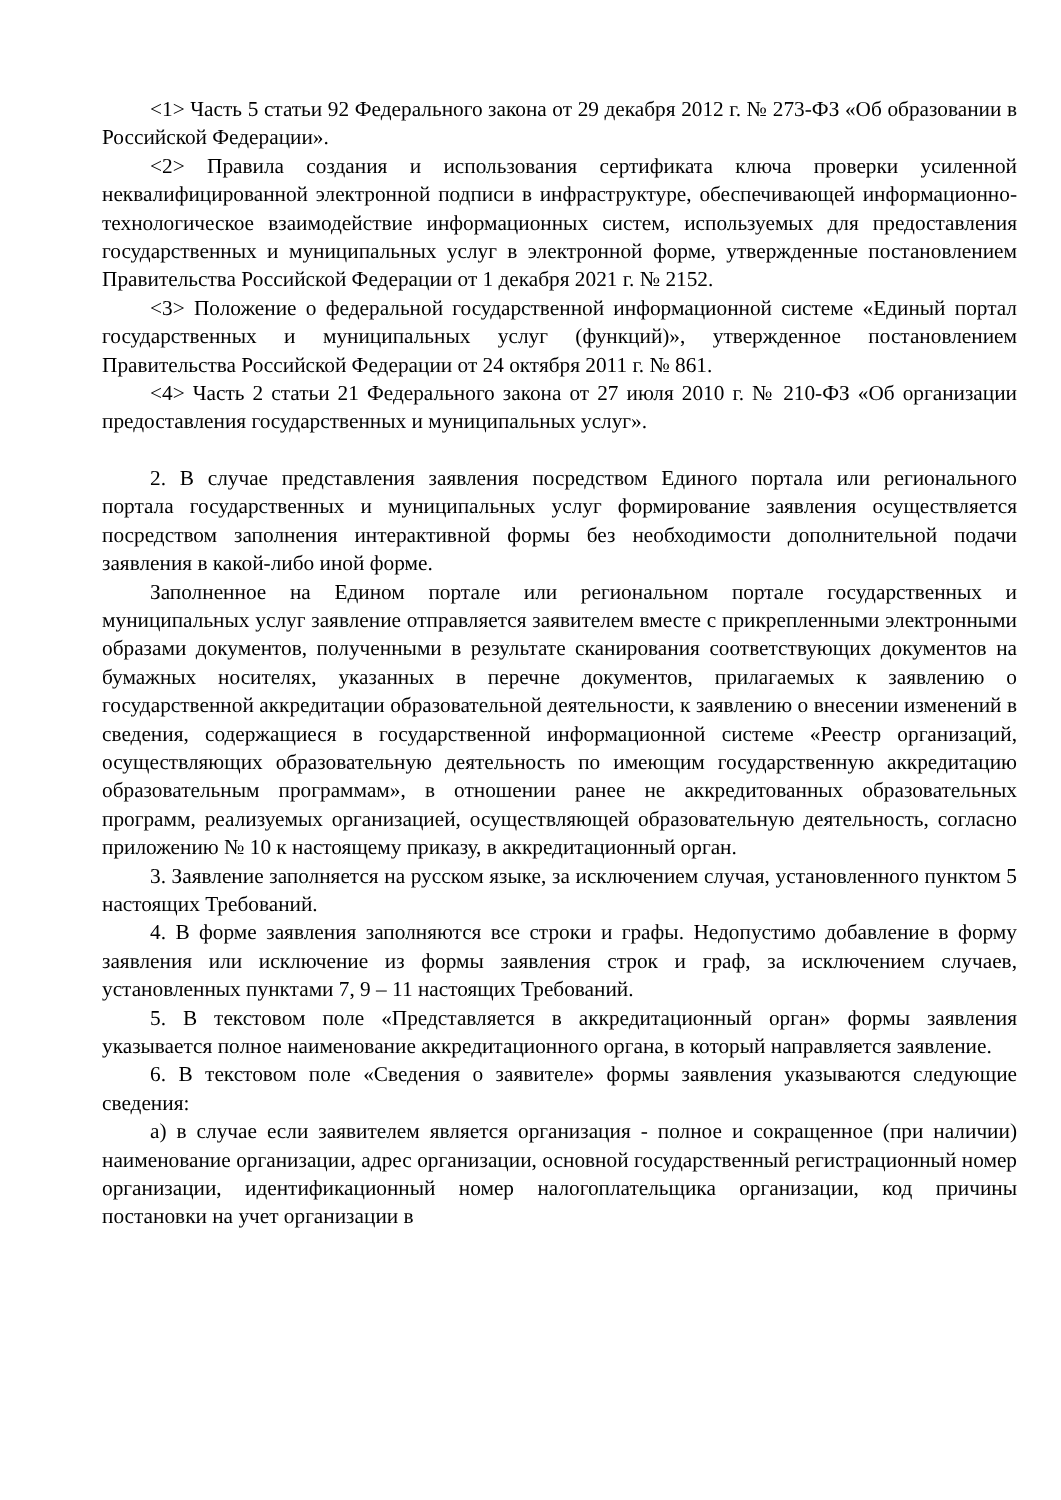<1> Часть 5 статьи 92 Федерального закона от 29 декабря 2012 г. № 273-ФЗ «Об образовании в Российской Федерации».
<2> Правила создания и использования сертификата ключа проверки усиленной неквалифицированной электронной подписи в инфраструктуре, обеспечивающей информационно-технологическое взаимодействие информационных систем, используемых для предоставления государственных и муниципальных услуг в электронной форме, утвержденные постановлением Правительства Российской Федерации от 1 декабря 2021 г. № 2152.
<3> Положение о федеральной государственной информационной системе «Единый портал государственных и муниципальных услуг (функций)», утвержденное постановлением Правительства Российской Федерации от 24 октября 2011 г. № 861.
<4> Часть 2 статьи 21 Федерального закона от 27 июля 2010 г. № 210-ФЗ «Об организации предоставления государственных и муниципальных услуг».
2. В случае представления заявления посредством Единого портала или регионального портала государственных и муниципальных услуг формирование заявления осуществляется посредством заполнения интерактивной формы без необходимости дополнительной подачи заявления в какой-либо иной форме.
Заполненное на Едином портале или региональном портале государственных и муниципальных услуг заявление отправляется заявителем вместе с прикрепленными электронными образами документов, полученными в результате сканирования соответствующих документов на бумажных носителях, указанных в перечне документов, прилагаемых к заявлению о государственной аккредитации образовательной деятельности, к заявлению о внесении изменений в сведения, содержащиеся в государственной информационной системе «Реестр организаций, осуществляющих образовательную деятельность по имеющим государственную аккредитацию образовательным программам», в отношении ранее не аккредитованных образовательных программ, реализуемых организацией, осуществляющей образовательную деятельность, согласно приложению № 10 к настоящему приказу, в аккредитационный орган.
3. Заявление заполняется на русском языке, за исключением случая, установленного пунктом 5 настоящих Требований.
4. В форме заявления заполняются все строки и графы. Недопустимо добавление в форму заявления или исключение из формы заявления строк и граф, за исключением случаев, установленных пунктами 7, 9 – 11 настоящих Требований.
5. В текстовом поле «Представляется в аккредитационный орган» формы заявления указывается полное наименование аккредитационного органа, в который направляется заявление.
6. В текстовом поле «Сведения о заявителе» формы заявления указываются следующие сведения:
а) в случае если заявителем является организация - полное и сокращенное (при наличии) наименование организации, адрес организации, основной государственный регистрационный номер организации, идентификационный номер налогоплательщика организации, код причины постановки на учет организации в